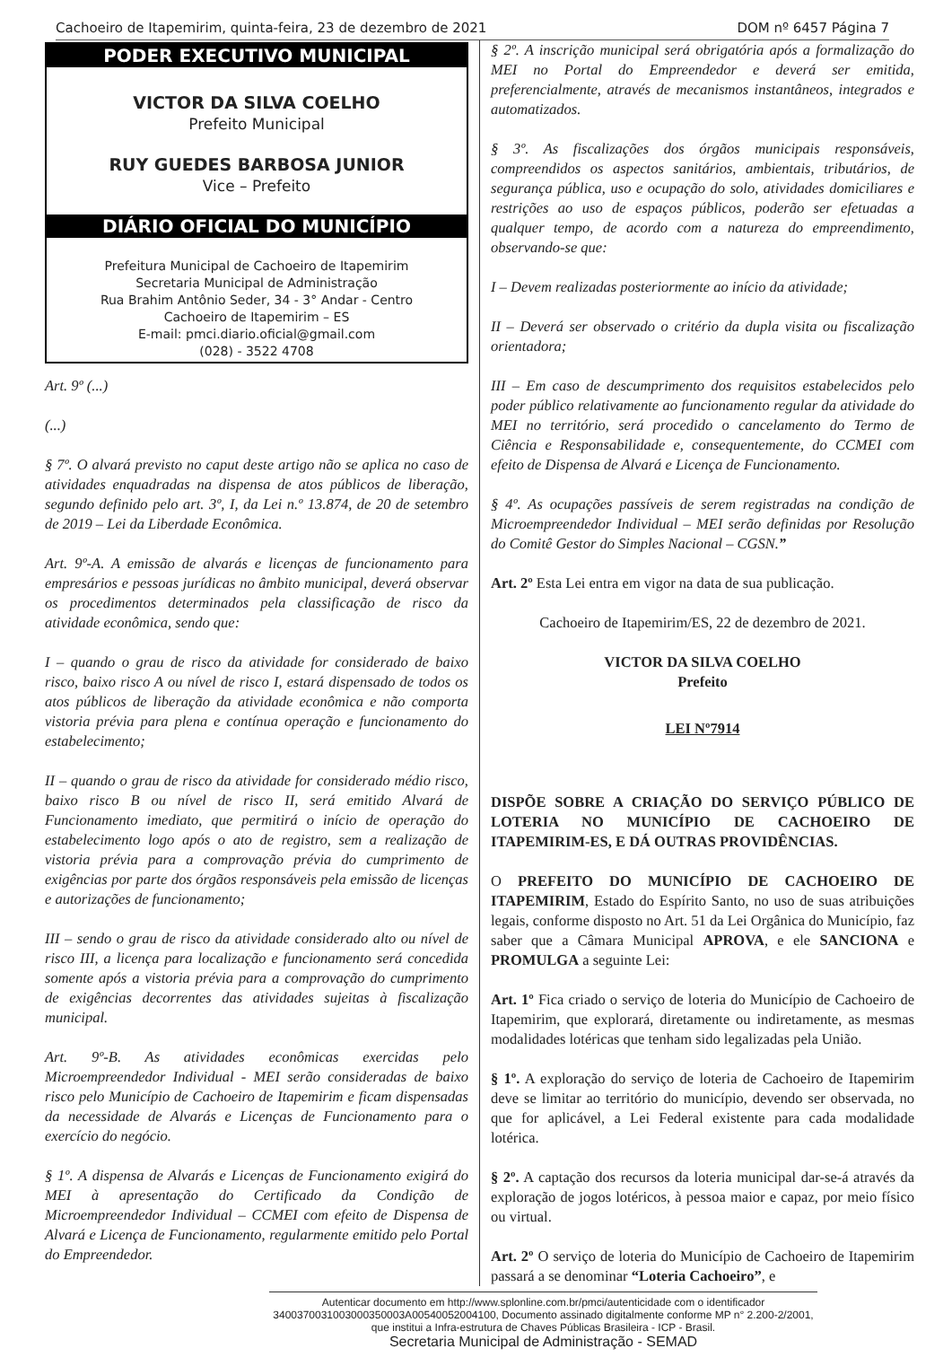Cachoeiro de Itapemirim, quinta-feira, 23 de dezembro de 2021 DOM nº 6457 Página 7
PODER EXECUTIVO MUNICIPAL
VICTOR DA SILVA COELHO
Prefeito Municipal
RUY GUEDES BARBOSA JUNIOR
Vice – Prefeito
DIÁRIO OFICIAL DO MUNICÍPIO
Prefeitura Municipal de Cachoeiro de Itapemirim
Secretaria Municipal de Administração
Rua Brahim Antônio Seder, 34 - 3° Andar - Centro
Cachoeiro de Itapemirim – ES
E-mail: pmci.diario.oficial@gmail.com
(028) - 3522 4708
Art. 9º (...)
(...)
§ 7º. O alvará previsto no caput deste artigo não se aplica no caso de atividades enquadradas na dispensa de atos públicos de liberação, segundo definido pelo art. 3º, I, da Lei n.º 13.874, de 20 de setembro de 2019 – Lei da Liberdade Econômica.
Art. 9º-A. A emissão de alvarás e licenças de funcionamento para empresários e pessoas jurídicas no âmbito municipal, deverá observar os procedimentos determinados pela classificação de risco da atividade econômica, sendo que:
I – quando o grau de risco da atividade for considerado de baixo risco, baixo risco A ou nível de risco I, estará dispensado de todos os atos públicos de liberação da atividade econômica e não comporta vistoria prévia para plena e contínua operação e funcionamento do estabelecimento;
II – quando o grau de risco da atividade for considerado médio risco, baixo risco B ou nível de risco II, será emitido Alvará de Funcionamento imediato, que permitirá o início de operação do estabelecimento logo após o ato de registro, sem a realização de vistoria prévia para a comprovação prévia do cumprimento de exigências por parte dos órgãos responsáveis pela emissão de licenças e autorizações de funcionamento;
III – sendo o grau de risco da atividade considerado alto ou nível de risco III, a licença para localização e funcionamento será concedida somente após a vistoria prévia para a comprovação do cumprimento de exigências decorrentes das atividades sujeitas à fiscalização municipal.
Art. 9º-B. As atividades econômicas exercidas pelo Microempreendedor Individual - MEI serão consideradas de baixo risco pelo Município de Cachoeiro de Itapemirim e ficam dispensadas da necessidade de Alvarás e Licenças de Funcionamento para o exercício do negócio.
§ 1º. A dispensa de Alvarás e Licenças de Funcionamento exigirá do MEI à apresentação do Certificado da Condição de Microempreendedor Individual – CCMEI com efeito de Dispensa de Alvará e Licença de Funcionamento, regularmente emitido pelo Portal do Empreendedor.
§ 2º. A inscrição municipal será obrigatória após a formalização do MEI no Portal do Empreendedor e deverá ser emitida, preferencialmente, através de mecanismos instantâneos, integrados e automatizados.
§ 3º. As fiscalizações dos órgãos municipais responsáveis, compreendidos os aspectos sanitários, ambientais, tributários, de segurança pública, uso e ocupação do solo, atividades domiciliares e restrições ao uso de espaços públicos, poderão ser efetuadas a qualquer tempo, de acordo com a natureza do empreendimento, observando-se que:
I – Devem realizadas posteriormente ao início da atividade;
II – Deverá ser observado o critério da dupla visita ou fiscalização orientadora;
III – Em caso de descumprimento dos requisitos estabelecidos pelo poder público relativamente ao funcionamento regular da atividade do MEI no território, será procedido o cancelamento do Termo de Ciência e Responsabilidade e, consequentemente, do CCMEI com efeito de Dispensa de Alvará e Licença de Funcionamento.
§ 4º. As ocupações passíveis de serem registradas na condição de Microempreendedor Individual – MEI serão definidas por Resolução do Comitê Gestor do Simples Nacional – CGSN.”
Art. 2º Esta Lei entra em vigor na data de sua publicação.
Cachoeiro de Itapemirim/ES, 22 de dezembro de 2021.
VICTOR DA SILVA COELHO
Prefeito
LEI Nº7914
DISPÕE SOBRE A CRIAÇÃO DO SERVIÇO PÚBLICO DE LOTERIA NO MUNICÍPIO DE CACHOEIRO DE ITAPEMIRIM-ES, E DÁ OUTRAS PROVIDÊNCIAS.
O PREFEITO DO MUNICÍPIO DE CACHOEIRO DE ITAPEMIRIM, Estado do Espírito Santo, no uso de suas atribuições legais, conforme disposto no Art. 51 da Lei Orgânica do Município, faz saber que a Câmara Municipal APROVA, e ele SANCIONA e PROMULGA a seguinte Lei:
Art. 1º Fica criado o serviço de loteria do Município de Cachoeiro de Itapemirim, que explorará, diretamente ou indiretamente, as mesmas modalidades lotéricas que tenham sido legalizadas pela União.
§ 1º. A exploração do serviço de loteria de Cachoeiro de Itapemirim deve se limitar ao território do município, devendo ser observada, no que for aplicável, a Lei Federal existente para cada modalidade lotérica.
§ 2º. A captação dos recursos da loteria municipal dar-se-á através da exploração de jogos lotéricos, à pessoa maior e capaz, por meio físico ou virtual.
Art. 2º O serviço de loteria do Município de Cachoeiro de Itapemirim passará a se denominar “Loteria Cachoeiro”, e
Autenticar documento em http://www.splonline.com.br/pmci/autenticidade com o identificador 3400370031003000350003A00540052004100, Documento assinado digitalmente conforme MP n° 2.200-2/2001, que institui a Infra-estrutura de Chaves Públicas Brasileira - ICP - Brasil.
Secretaria Municipal de Administração - SEMAD